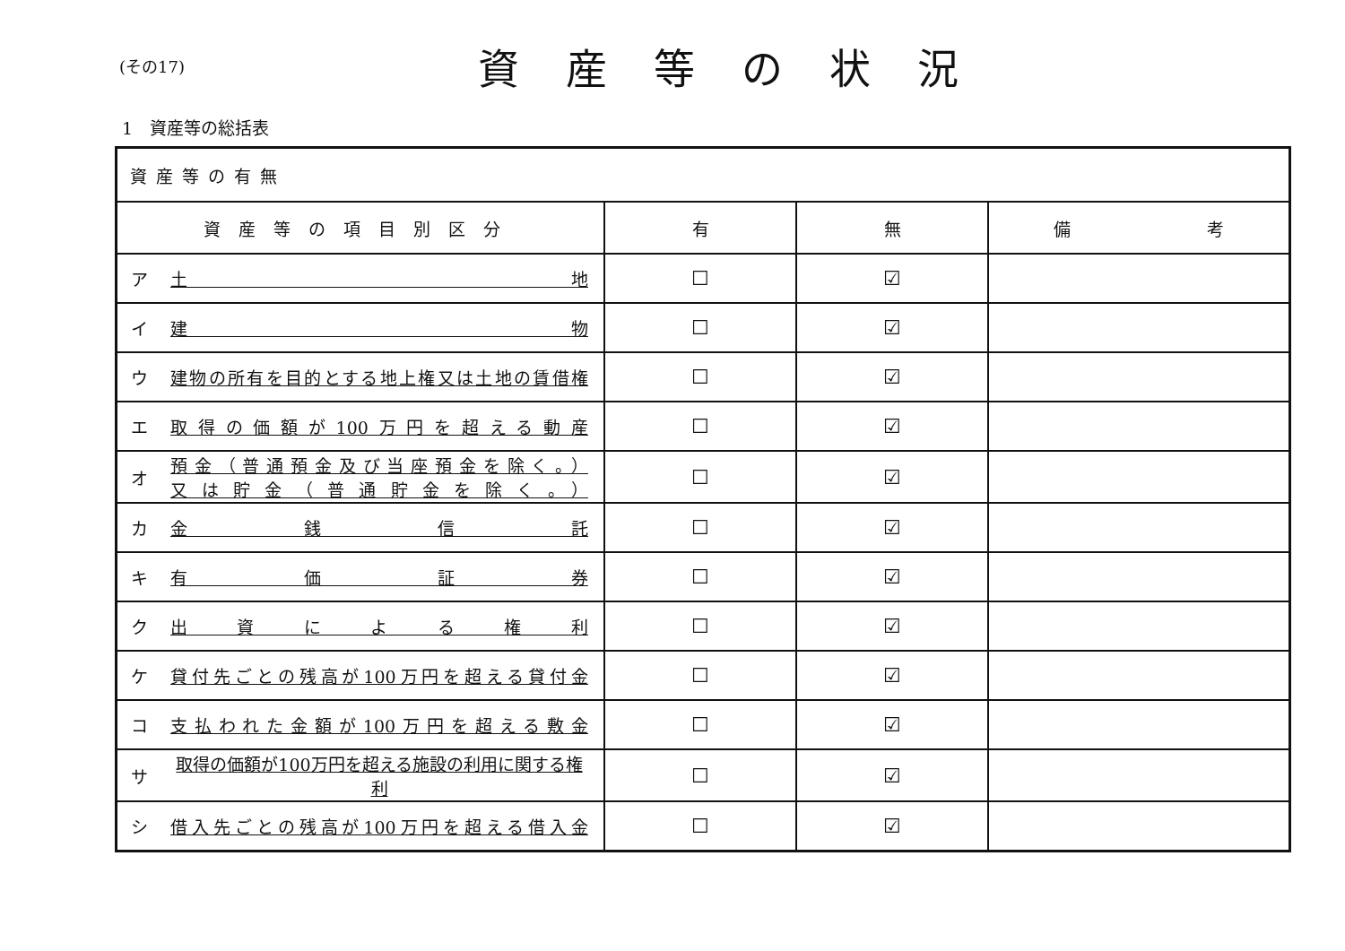(その17)
資産等の状況
1　資産等の総括表
| 資産等の有無 | | | |
| 資産等の項目別区分 | 有 | 無 | 備 考 |
| ア 土 地 | ☐ | ☑ | |
| イ 建 物 | ☐ | ☑ | |
| ウ 建物の所有を目的とする地上権又は土地の賃借権 | ☐ | ☑ | |
| エ 取得の価額が100万円を超える動産 | ☐ | ☑ | |
| オ 預金（普通預金及び当座預金を除く。） 又は貯金（普通貯金を除く。） | ☐ | ☑ | |
| カ 金 銭 信 託 | ☐ | ☑ | |
| キ 有 価 証 券 | ☐ | ☑ | |
| ク 出 資 に よ る 権 利 | ☐ | ☑ | |
| ケ 貸付先ごとの残高が100万円を超える貸付金 | ☐ | ☑ | |
| コ 支払われた金額が100万円を超える敷金 | ☐ | ☑ | |
| サ 取得の価額が100万円を超える施設の利用に関する権 利 | ☐ | ☑ | |
| シ 借入先ごとの残高が100万円を超える借入金 | ☐ | ☑ | |